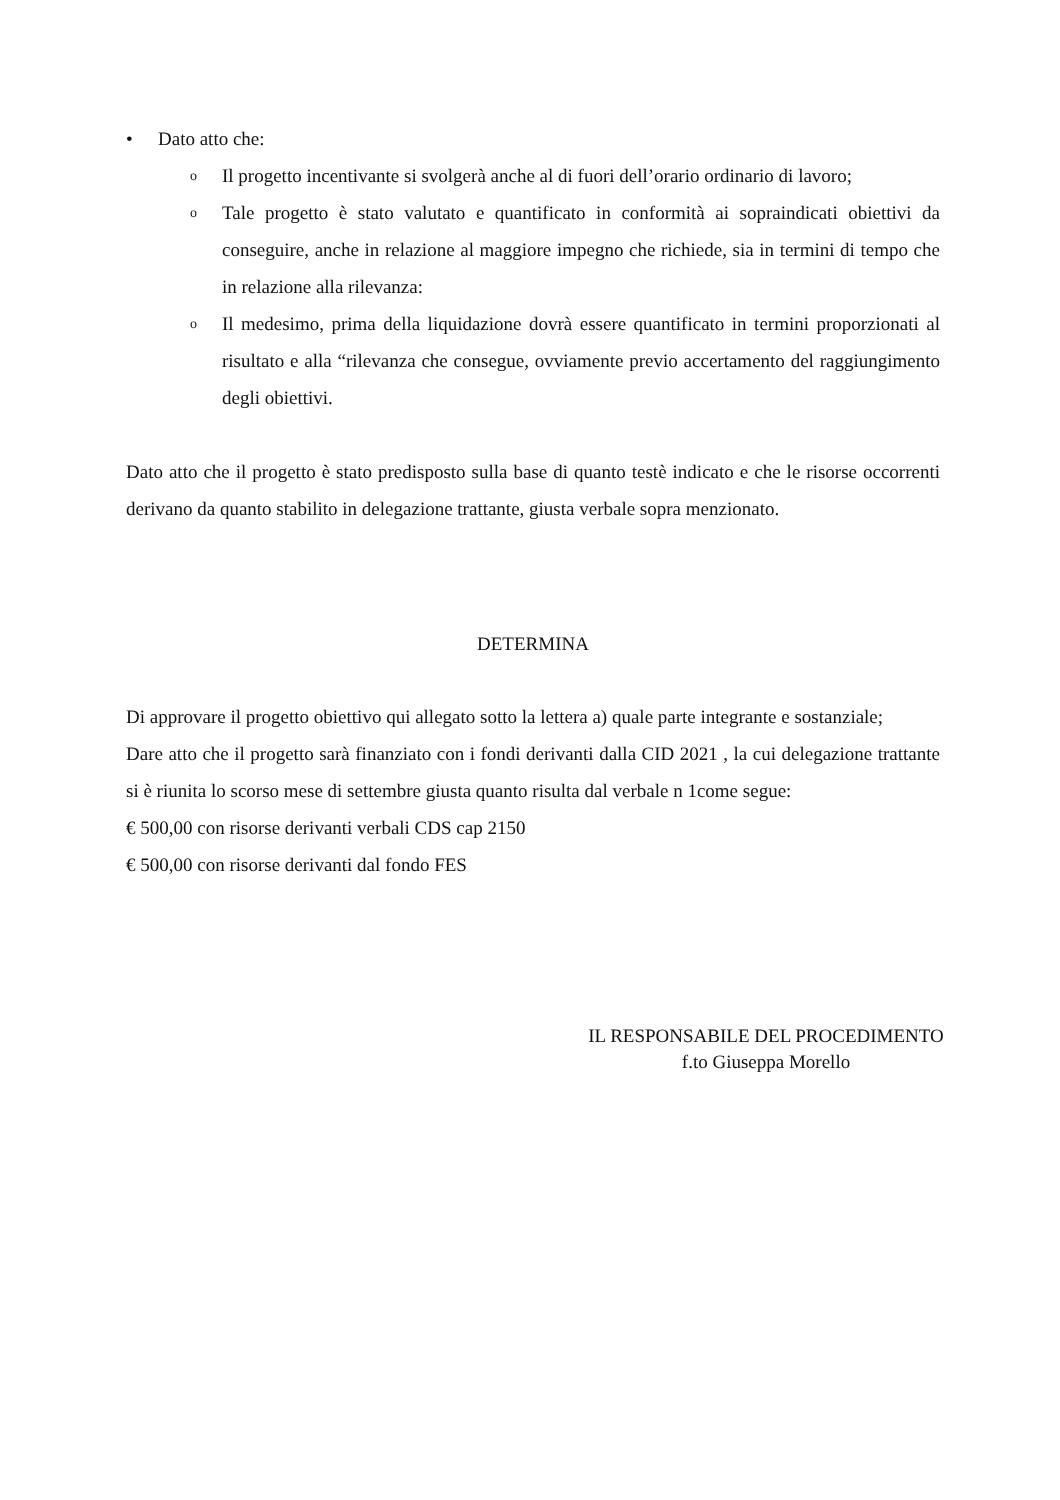• Dato atto che:
o Il progetto incentivante si svolgerà anche al di fuori dell’orario ordinario di lavoro;
o Tale progetto è stato valutato e quantificato in conformità ai sopraindicati obiettivi da conseguire, anche in relazione al maggiore impegno che richiede, sia in termini di tempo che in relazione alla rilevanza:
o Il medesimo, prima della liquidazione dovrà essere quantificato in termini proporzionati al risultato e alla “rilevanza che consegue, ovviamente previo accertamento del raggiungimento degli obiettivi.
Dato atto che il progetto è stato predisposto sulla base di quanto testè indicato e che le risorse occorrenti derivano da quanto stabilito in delegazione trattante, giusta verbale sopra menzionato.
DETERMINA
Di approvare il progetto obiettivo qui allegato sotto la lettera a) quale parte integrante e sostanziale;
Dare atto che il progetto sarà finanziato con i fondi derivanti dalla CID 2021 , la cui delegazione trattante si è riunita lo scorso mese di settembre giusta quanto risulta dal verbale n 1come segue:
€ 500,00 con risorse derivanti verbali CDS cap 2150
€ 500,00 con risorse derivanti dal fondo FES
IL RESPONSABILE DEL PROCEDIMENTO
f.to Giuseppa Morello